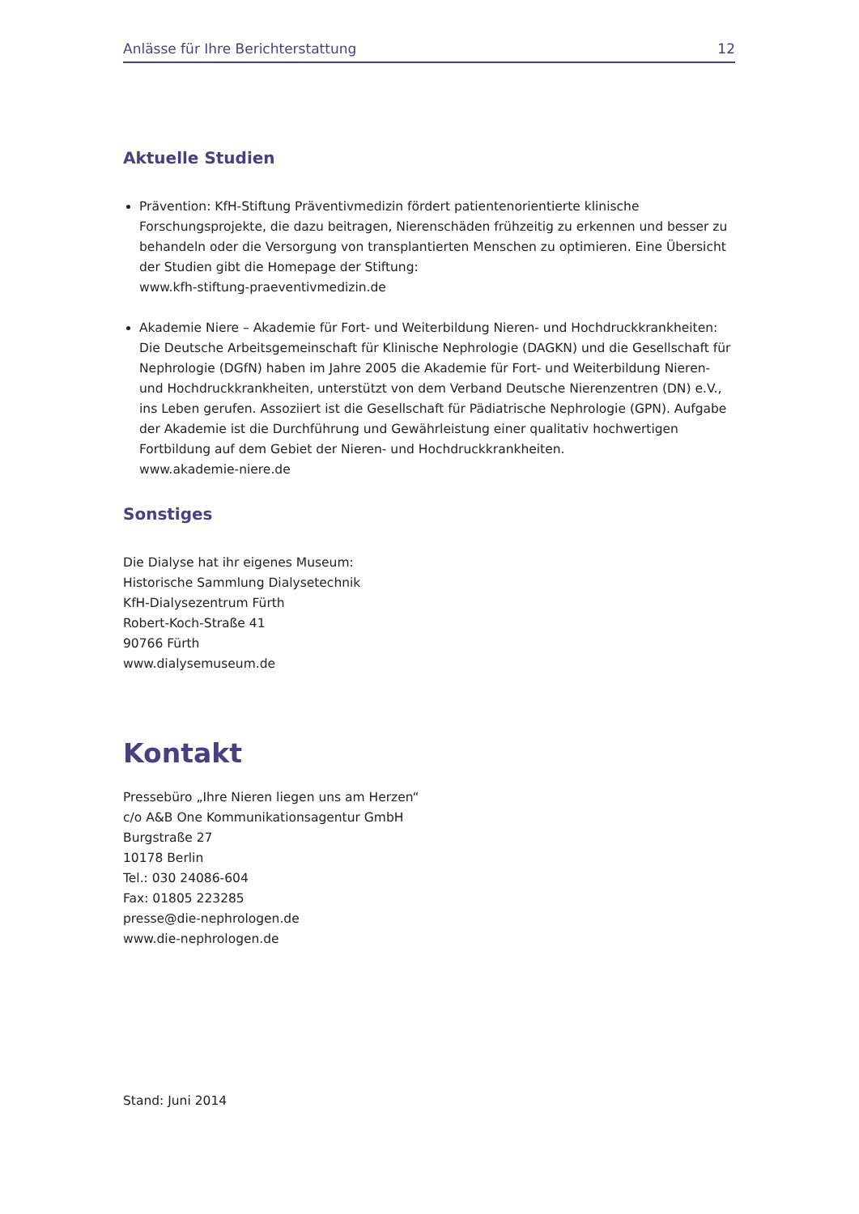Anlässe für Ihre Berichterstattung 12
Aktuelle Studien
Prävention: KfH-Stiftung Präventivmedizin fördert patientenorientierte klinische Forschungsprojekte, die dazu beitragen, Nierenschäden frühzeitig zu erkennen und besser zu behandeln oder die Versorgung von transplantierten Menschen zu optimieren. Eine Übersicht der Studien gibt die Homepage der Stiftung:
www.kfh-stiftung-praeventivmedizin.de
Akademie Niere – Akademie für Fort- und Weiterbildung Nieren- und Hochdruckkrankheiten: Die Deutsche Arbeitsgemeinschaft für Klinische Nephrologie (DAGKN) und die Gesellschaft für Nephrologie (DGfN) haben im Jahre 2005 die Akademie für Fort- und Weiterbildung Nieren- und Hochdruckkrankheiten, unterstützt von dem Verband Deutsche Nierenzentren (DN) e.V., ins Leben gerufen. Assoziiert ist die Gesellschaft für Pädiatrische Nephrologie (GPN). Aufgabe der Akademie ist die Durchführung und Gewährleistung einer qualitativ hochwertigen Fortbildung auf dem Gebiet der Nieren- und Hochdruckkrankheiten.
www.akademie-niere.de
Sonstiges
Die Dialyse hat ihr eigenes Museum:
Historische Sammlung Dialysetechnik
KfH-Dialysezentrum Fürth
Robert-Koch-Straße 41
90766 Fürth
www.dialysemuseum.de
Kontakt
Pressebüro „Ihre Nieren liegen uns am Herzen“
c/o A&B One Kommunikationsagentur GmbH
Burgstraße 27
10178 Berlin
Tel.: 030 24086-604
Fax: 01805 223285
presse@die-nephrologen.de
www.die-nephrologen.de
Stand: Juni 2014